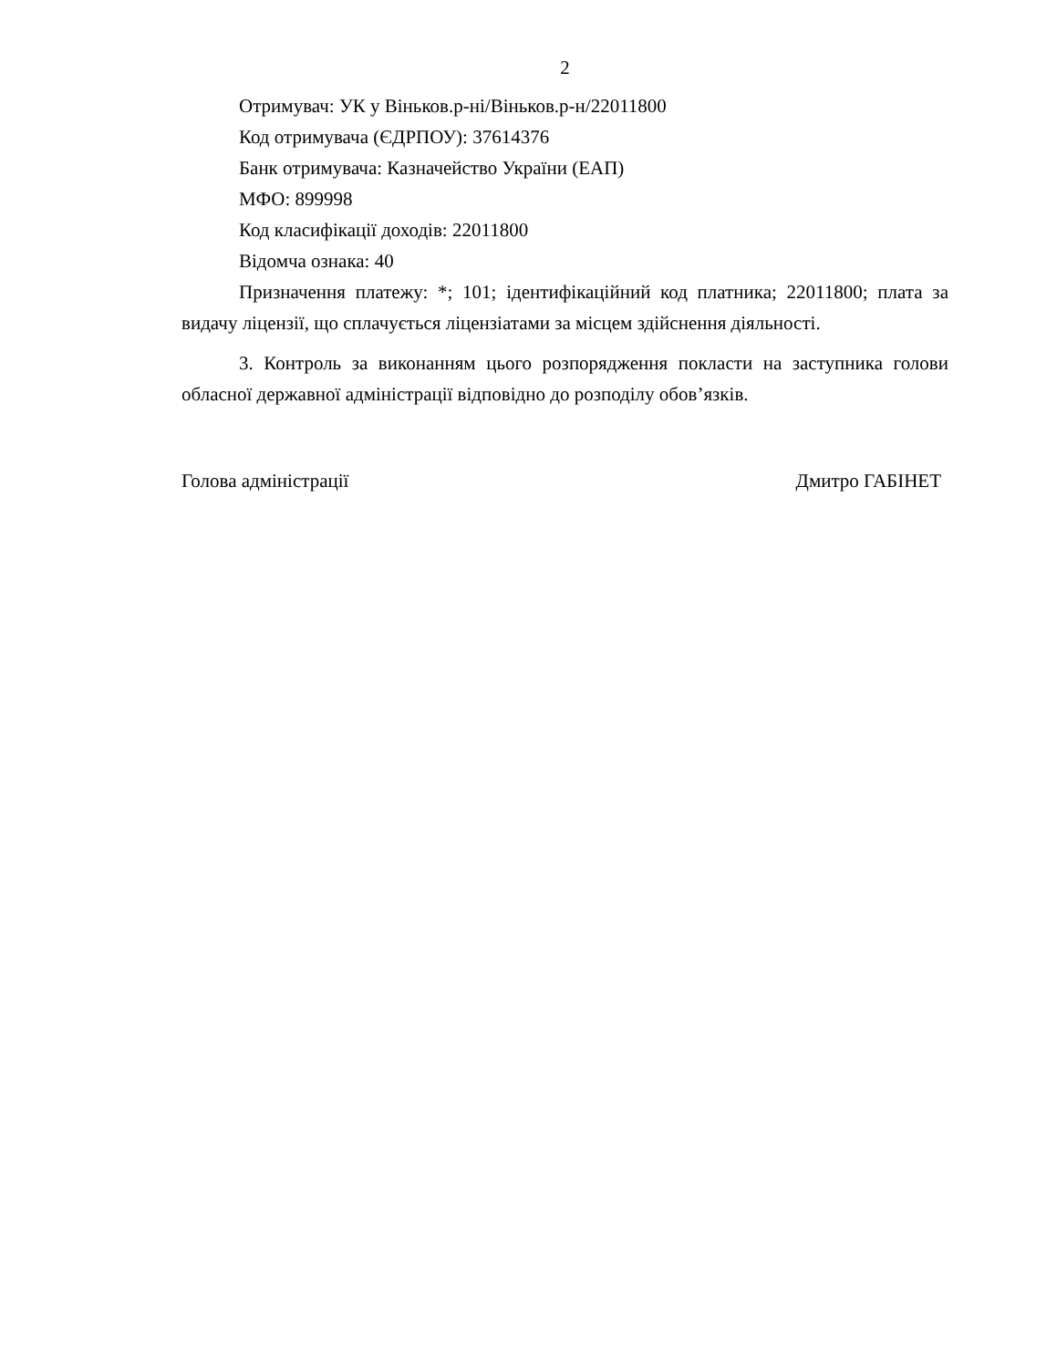2
Отримувач: УК у Віньков.р-ні/Віньков.р-н/22011800
Код отримувача (ЄДРПОУ): 37614376
Банк отримувача: Казначейство України (ЕАП)
МФО: 899998
Код класифікації доходів: 22011800
Відомча ознака: 40
Призначення платежу: *; 101; ідентифікаційний код платника; 22011800; плата за видачу ліцензії, що сплачується ліцензіатами за місцем здійснення діяльності.
3. Контроль за виконанням цього розпорядження покласти на заступника голови обласної державної адміністрації відповідно до розподілу обов’язків.
Голова адміністрації Дмитро ГАБІНЕТ